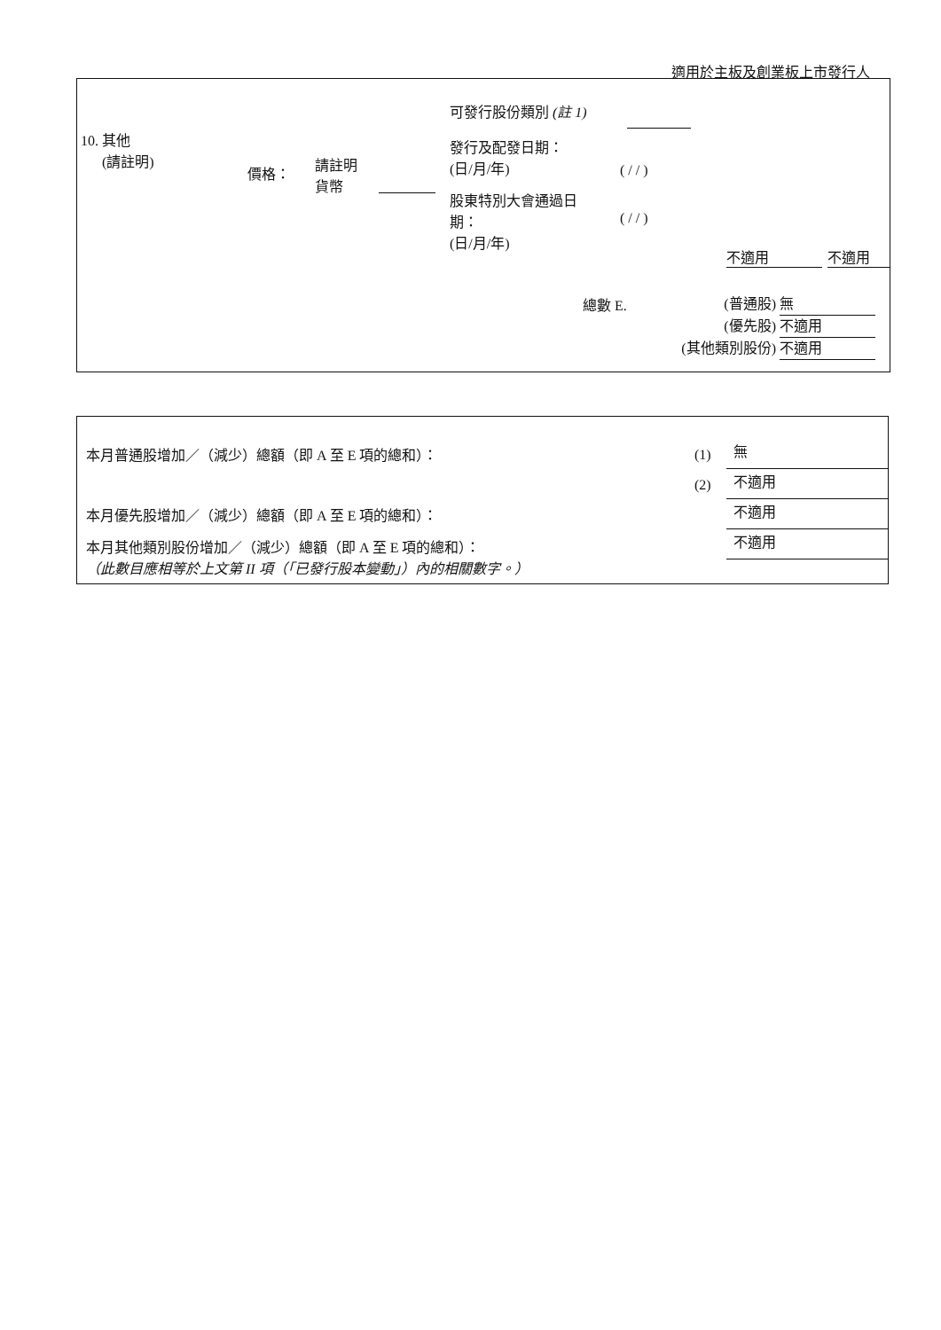適用於主板及創業板上市發行人
10. 其他
(請註明)
價格：
請註明
貨幣
可發行股份類別 (註 1)
發行及配發日期：
(日/月/年)
( / / )
股東特別大會通過日期：
(日/月/年)
( / / )
不適用 不適用
總數 E.
(普通股) 無
(優先股) 不適用
(其他類別股份) 不適用
本月普通股增加／（減少）總額（即 A 至 E 項的總和）：
本月優先股增加／（減少）總額（即 A 至 E 項的總和）：
本月其他類別股份增加／（減少）總額（即 A 至 E 項的總和）：
（此數目應相等於上文第 II 項（「已發行股本變動」）內的相關數字。）
(1)
(2)
無
不適用
不適用
不適用